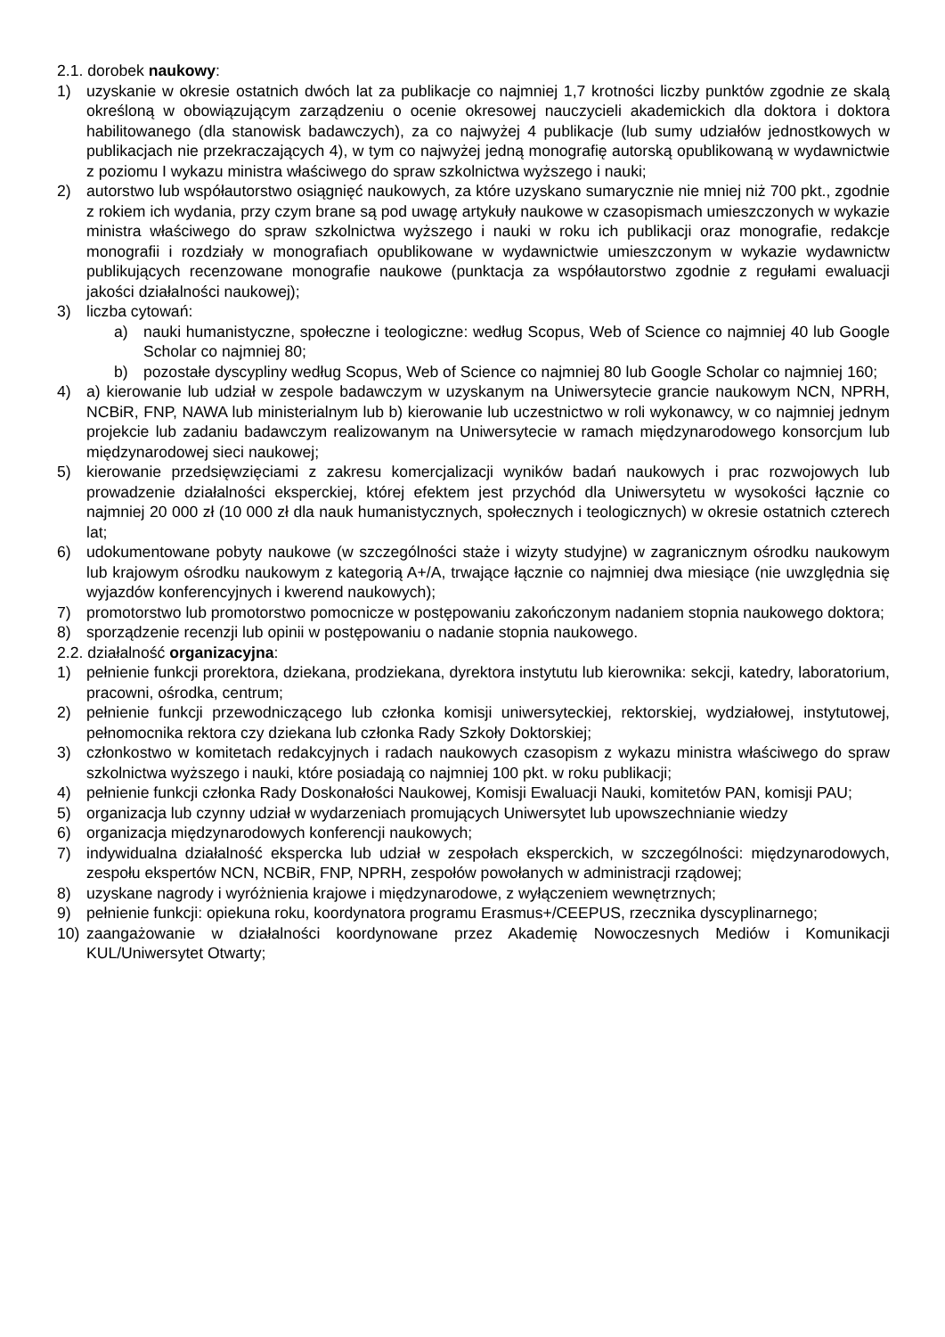2.1. dorobek naukowy:
1) uzyskanie w okresie ostatnich dwóch lat za publikacje co najmniej 1,7 krotności liczby punktów zgodnie ze skalą określoną w obowiązującym zarządzeniu o ocenie okresowej nauczycieli akademickich dla doktora i doktora habilitowanego (dla stanowisk badawczych), za co najwyżej 4 publikacje (lub sumy udziałów jednostkowych w publikacjach nie przekraczających 4), w tym co najwyżej jedną monografię autorską opublikowaną w wydawnictwie z poziomu I wykazu ministra właściwego do spraw szkolnictwa wyższego i nauki;
2) autorstwo lub współautorstwo osiągnięć naukowych, za które uzyskano sumarycznie nie mniej niż 700 pkt., zgodnie z rokiem ich wydania, przy czym brane są pod uwagę artykuły naukowe w czasopismach umieszczonych w wykazie ministra właściwego do spraw szkolnictwa wyższego i nauki w roku ich publikacji oraz monografie, redakcje monografii i rozdziały w monografiach opublikowane w wydawnictwie umieszczonym w wykazie wydawnictw publikujących recenzowane monografie naukowe (punktacja za współautorstwo zgodnie z regułami ewaluacji jakości działalności naukowej);
3) liczba cytowań:
a) nauki humanistyczne, społeczne i teologiczne: według Scopus, Web of Science co najmniej 40 lub Google Scholar co najmniej 80;
b) pozostałe dyscypliny według Scopus, Web of Science co najmniej 80 lub Google Scholar co najmniej 160;
4) a) kierowanie lub udział w zespole badawczym w uzyskanym na Uniwersytecie grancie naukowym NCN, NPRH, NCBiR, FNP, NAWA lub ministerialnym lub b) kierowanie lub uczestnictwo w roli wykonawcy, w co najmniej jednym projekcie lub zadaniu badawczym realizowanym na Uniwersytecie w ramach międzynarodowego konsorcjum lub międzynarodowej sieci naukowej;
5) kierowanie przedsięwzięciami z zakresu komercjalizacji wyników badań naukowych i prac rozwojowych lub prowadzenie działalności eksperckiej, której efektem jest przychód dla Uniwersytetu w wysokości łącznie co najmniej 20 000 zł (10 000 zł dla nauk humanistycznych, społecznych i teologicznych) w okresie ostatnich czterech lat;
6) udokumentowane pobyty naukowe (w szczególności staże i wizyty studyjne) w zagranicznym ośrodku naukowym lub krajowym ośrodku naukowym z kategorią A+/A, trwające łącznie co najmniej dwa miesiące (nie uwzględnia się wyjazdów konferencyjnych i kwerend naukowych);
7) promotorstwo lub promotorstwo pomocnicze w postępowaniu zakończonym nadaniem stopnia naukowego doktora;
8) sporządzenie recenzji lub opinii w postępowaniu o nadanie stopnia naukowego.
2.2. działalność organizacyjna:
1) pełnienie funkcji prorektora, dziekana, prodziekana, dyrektora instytutu lub kierownika: sekcji, katedry, laboratorium, pracowni, ośrodka, centrum;
2) pełnienie funkcji przewodniczącego lub członka komisji uniwersyteckiej, rektorskiej, wydziałowej, instytutowej, pełnomocnika rektora czy dziekana lub członka Rady Szkoły Doktorskiej;
3) członkostwo w komitetach redakcyjnych i radach naukowych czasopism z wykazu ministra właściwego do spraw szkolnictwa wyższego i nauki, które posiadają co najmniej 100 pkt. w roku publikacji;
4) pełnienie funkcji członka Rady Doskonałości Naukowej, Komisji Ewaluacji Nauki, komitetów PAN, komisji PAU;
5) organizacja lub czynny udział w wydarzeniach promujących Uniwersytet lub upowszechnianie wiedzy
6) organizacja międzynarodowych konferencji naukowych;
7) indywidualna działalność ekspercka lub udział w zespołach eksperckich, w szczególności: międzynarodowych, zespołu ekspertów NCN, NCBiR, FNP, NPRH, zespołów powołanych w administracji rządowej;
8) uzyskane nagrody i wyróżnienia krajowe i międzynarodowe, z wyłączeniem wewnętrznych;
9) pełnienie funkcji: opiekuna roku, koordynatora programu Erasmus+/CEEPUS, rzecznika dyscyplinarnego;
10) zaangażowanie w działalności koordynowane przez Akademię Nowoczesnych Mediów i Komunikacji KUL/Uniwersytet Otwarty;